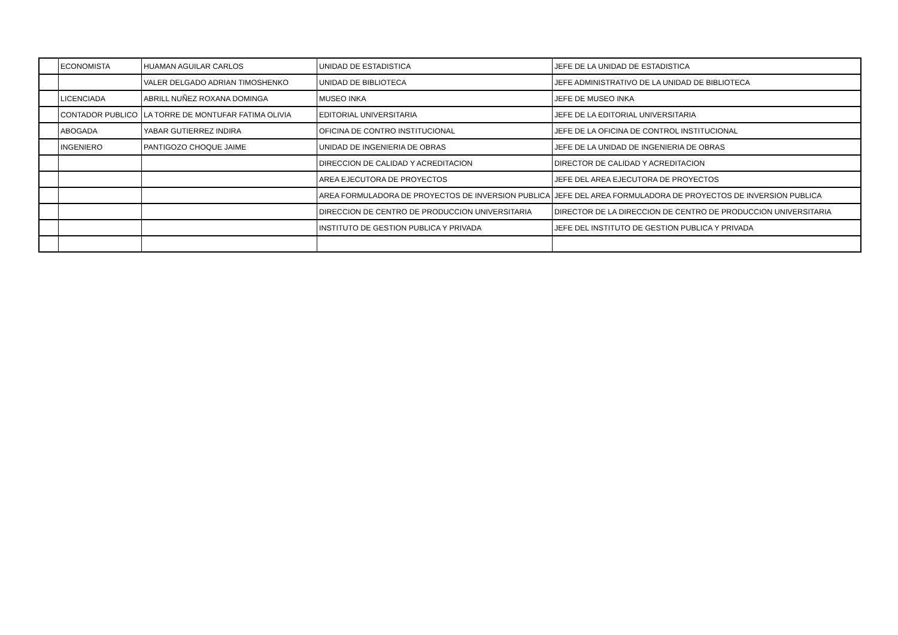| | ECONOMISTA | HUAMAN AGUILAR CARLOS | UNIDAD DE ESTADISTICA | JEFE DE LA UNIDAD DE ESTADISTICA |
| | | VALER DELGADO ADRIAN TIMOSHENKO | UNIDAD DE BIBLIOTECA | JEFE ADMINISTRATIVO DE LA UNIDAD DE BIBLIOTECA |
| | LICENCIADA | ABRILL NUÑEZ ROXANA DOMINGA | MUSEO INKA | JEFE DE MUSEO INKA |
| | CONTADOR PUBLICO | LA TORRE DE MONTUFAR FATIMA OLIVIA | EDITORIAL UNIVERSITARIA | JEFE DE LA EDITORIAL UNIVERSITARIA |
| | ABOGADA | YABAR GUTIERREZ INDIRA | OFICINA DE CONTRO INSTITUCIONAL | JEFE DE LA OFICINA DE CONTROL INSTITUCIONAL |
| | INGENIERO | PANTIGOZO CHOQUE JAIME | UNIDAD DE INGENIERIA DE OBRAS | JEFE DE LA UNIDAD DE INGENIERIA DE OBRAS |
| | | | DIRECCION DE CALIDAD Y ACREDITACION | DIRECTOR DE CALIDAD Y ACREDITACION |
| | | | AREA EJECUTORA DE PROYECTOS | JEFE DEL AREA EJECUTORA DE PROYECTOS |
| | | | AREA FORMULADORA DE PROYECTOS DE INVERSION PUBLICA | JEFE DEL AREA FORMULADORA DE PROYECTOS DE INVERSION PUBLICA |
| | | | DIRECCION DE CENTRO DE PRODUCCION UNIVERSITARIA | DIRECTOR DE LA DIRECCION DE CENTRO DE PRODUCCION UNIVERSITARIA |
| | | | INSTITUTO DE GESTION PUBLICA Y PRIVADA | JEFE DEL INSTITUTO DE GESTION PUBLICA Y PRIVADA |